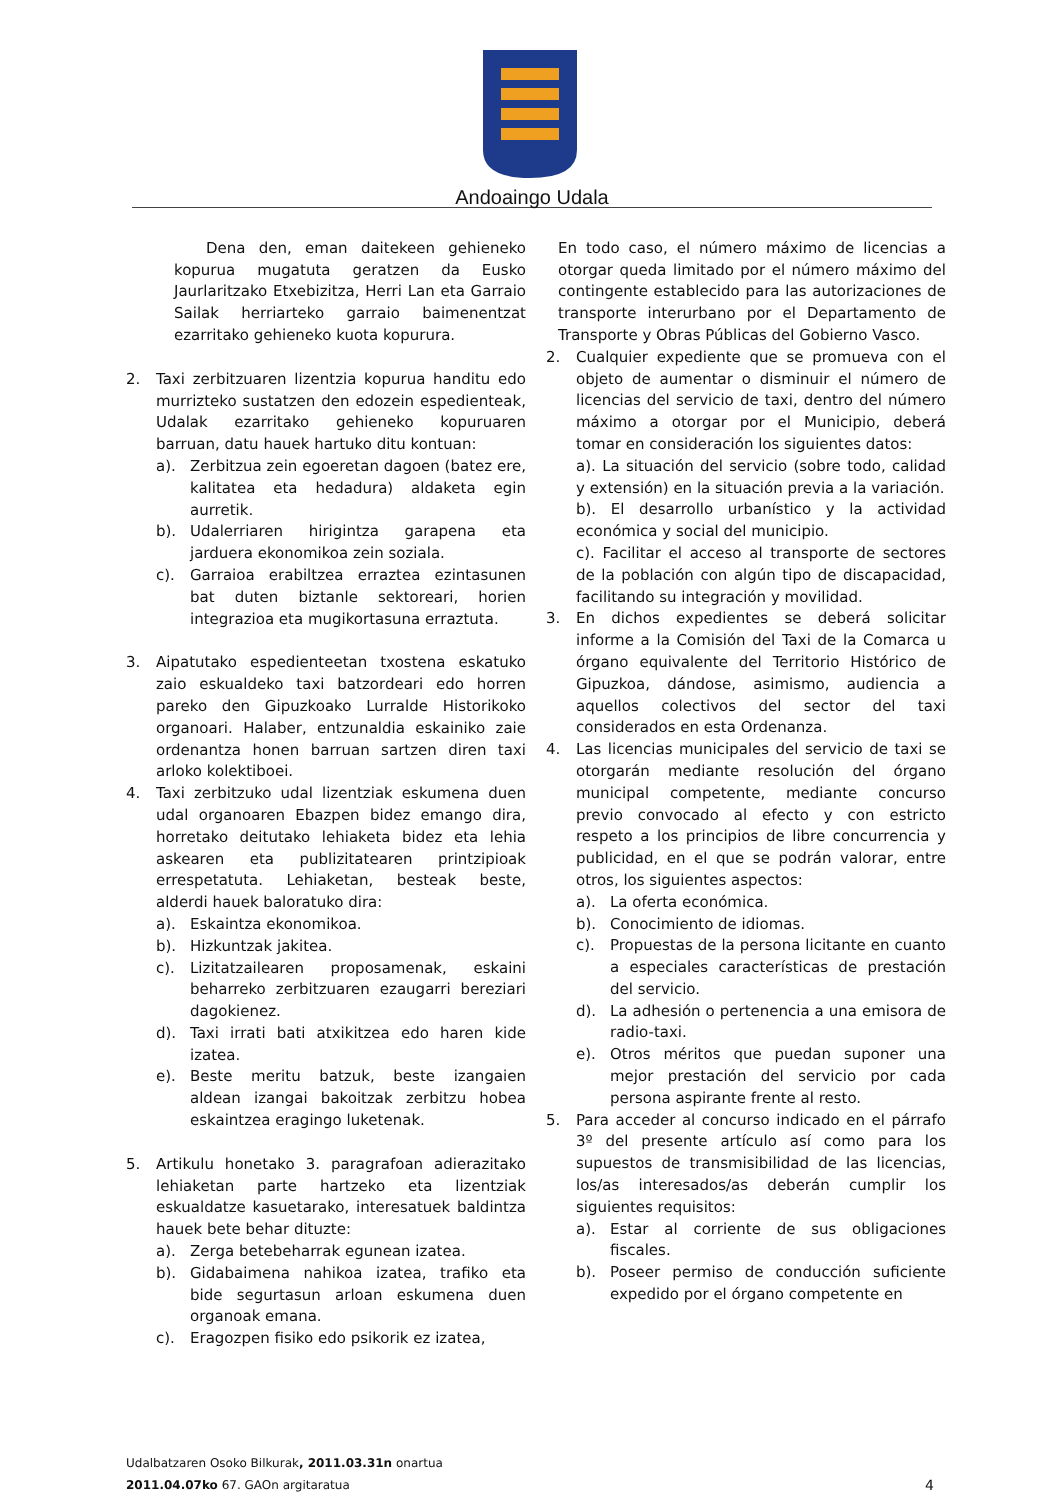Andoaingo Udala
Dena den, eman daitekeen gehieneko kopurua mugatuta geratzen da Eusko Jaurlaritzako Etxebizitza, Herri Lan eta Garraio Sailak herriarteko garraio baimenentzat ezarritako gehieneko kuota kopurura.
2. Taxi zerbitzuaren lizentzia kopurua handitu edo murrizteko sustatzen den edozein espedienteak, Udalak ezarritako gehieneko kopuruaren barruan, datu hauek hartuko ditu kontuan:
a). Zerbitzua zein egoeretan dagoen (batez ere, kalitatea eta hedadura) aldaketa egin aurretik.
b). Udalerriaren hirigintza garapena eta jarduera ekonomikoa zein soziala.
c). Garraioa erabiltzea erraztea ezintasunen bat duten biztanle sektoreari, horien integrazioa eta mugikortasuna erraztuta.
3. Aipatutako espedienteetan txostena eskatuko zaio eskualdeko taxi batzordeari edo horren pareko den Gipuzkoako Lurralde Historikoko organoari. Halaber, entzunaldia eskainiko zaie ordenantza honen barruan sartzen diren taxi arloko kolektiboei.
4. Taxi zerbitzuko udal lizentziak eskumena duen udal organoaren Ebazpen bidez emango dira, horretako deitutako lehiaketa bidez eta lehia askearen eta publizitatearen printzipioak errespetatuta. Lehiaketan, besteak beste, alderdi hauek baloratuko dira:
a). Eskaintza ekonomikoa.
b). Hizkuntzak jakitea.
c). Lizitatzailearen proposamenak, eskaini beharreko zerbitzuaren ezaugarri bereziari dagokienez.
d). Taxi irrati bati atxikitzea edo haren kide izatea.
e). Beste meritu batzuk, beste izangaien aldean izangai bakoitzak zerbitzu hobea eskaintzea eragingo luketenak.
5. Artikulu honetako 3. paragrafoan adierazitako lehiaketan parte hartzeko eta lizentziak eskualdatze kasuetarako, interesatuek baldintza hauek bete behar dituzte:
a). Zerga betebeharrak egunean izatea.
b). Gidabaimena nahikoa izatea, trafiko eta bide segurtasun arloan eskumena duen organoak emana.
c). Eragozpen fisiko edo psikorik ez izatea,
En todo caso, el número máximo de licencias a otorgar queda limitado por el número máximo del contingente establecido para las autorizaciones de transporte interurbano por el Departamento de Transporte y Obras Públicas del Gobierno Vasco.
2. Cualquier expediente que se promueva con el objeto de aumentar o disminuir el número de licencias del servicio de taxi, dentro del número máximo a otorgar por el Municipio, deberá tomar en consideración los siguientes datos:
a). La situación del servicio (sobre todo, calidad y extensión) en la situación previa a la variación.
b). El desarrollo urbanístico y la actividad económica y social del municipio.
c). Facilitar el acceso al transporte de sectores de la población con algún tipo de discapacidad, facilitando su integración y movilidad.
3. En dichos expedientes se deberá solicitar informe a la Comisión del Taxi de la Comarca u órgano equivalente del Territorio Histórico de Gipuzkoa, dándose, asimismo, audiencia a aquellos colectivos del sector del taxi considerados en esta Ordenanza.
4. Las licencias municipales del servicio de taxi se otorgarán mediante resolución del órgano municipal competente, mediante concurso previo convocado al efecto y con estricto respeto a los principios de libre concurrencia y publicidad, en el que se podrán valorar, entre otros, los siguientes aspectos:
a). La oferta económica.
b). Conocimiento de idiomas.
c). Propuestas de la persona licitante en cuanto a especiales características de prestación del servicio.
d). La adhesión o pertenencia a una emisora de radio-taxi.
e). Otros méritos que puedan suponer una mejor prestación del servicio por cada persona aspirante frente al resto.
5. Para acceder al concurso indicado en el párrafo 3º del presente artículo así como para los supuestos de transmisibilidad de las licencias, los/as interesados/as deberán cumplir los siguientes requisitos:
a). Estar al corriente de sus obligaciones fiscales.
b). Poseer permiso de conducción suficiente expedido por el órgano competente en
Udalbatzaren Osoko Bilkurak, 2011.03.31n onartua
2011.04.07ko 67. GAOn argitaratua 4